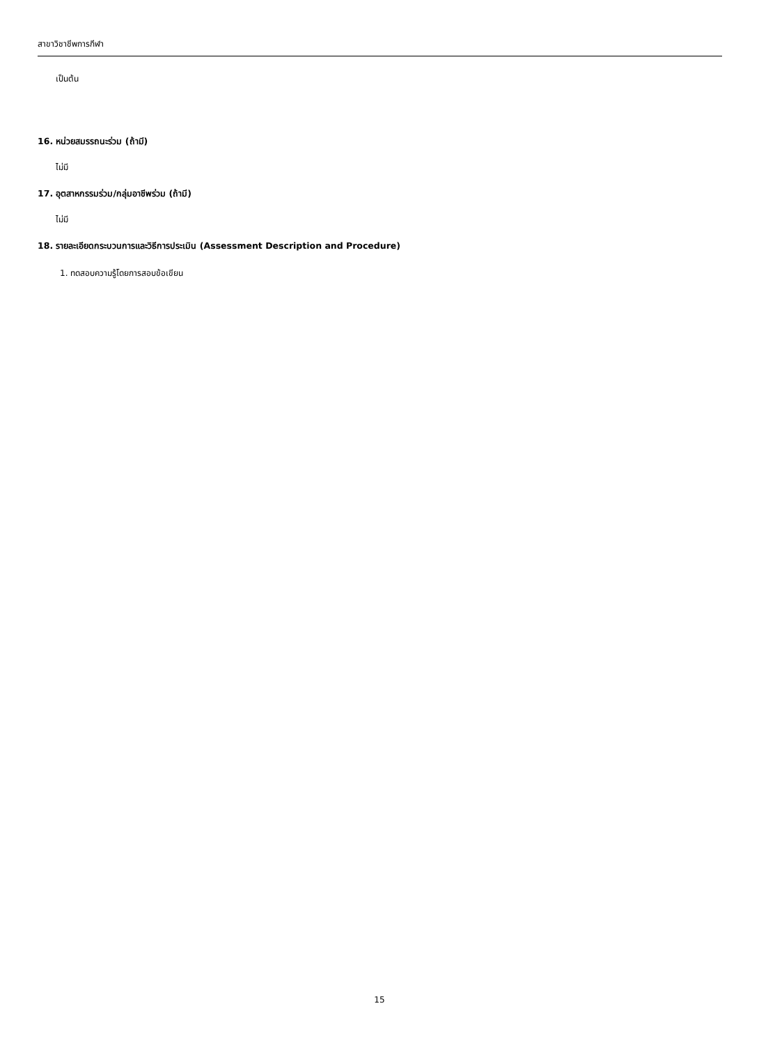สาขาวิชาชีพการกีฬา
เป็นต้น
16. หน่วยสมรรถนะร่วม (ถ้ามี)
ไม่มี
17. อุตสาหกรรมร่วม/กลุ่มอาชีพร่วม (ถ้ามี)
ไม่มี
18. รายละเอียดกระบวนการและวิธีการประเมิน (Assessment Description and Procedure)
1. ทดสอบความรู้โดยการสอบข้อเขียน
15